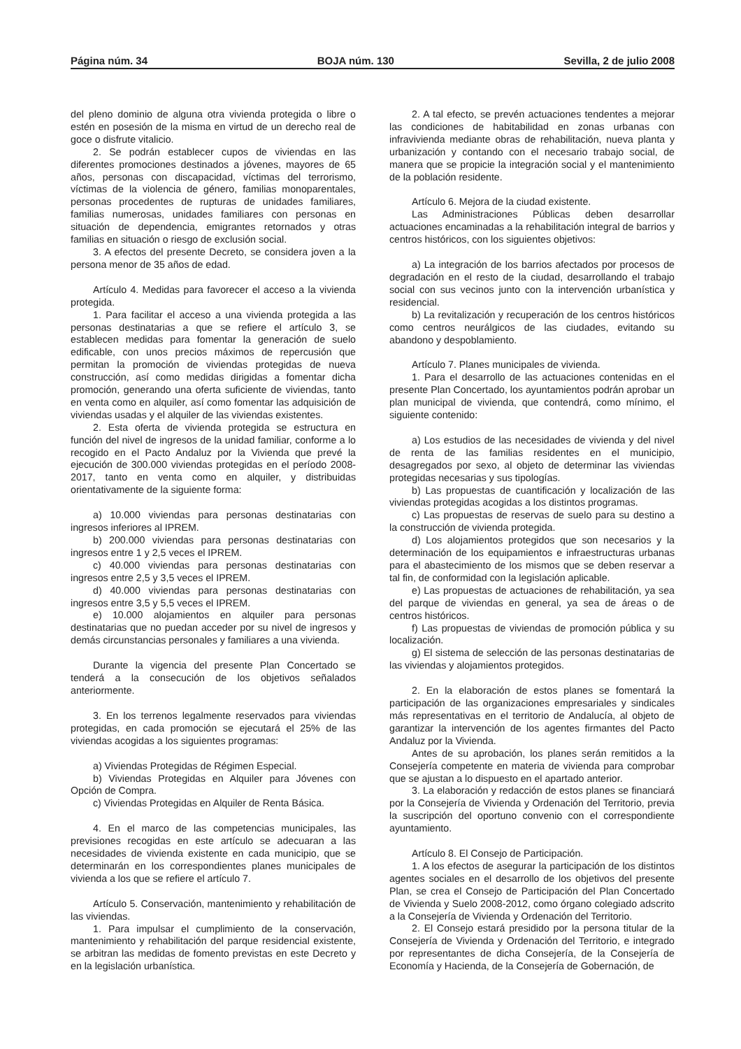Página núm. 34 BOJA núm. 130 Sevilla, 2 de julio 2008
del pleno dominio de alguna otra vivienda protegida o libre o estén en posesión de la misma en virtud de un derecho real de goce o disfrute vitalicio.
2. Se podrán establecer cupos de viviendas en las diferentes promociones destinados a jóvenes, mayores de 65 años, personas con discapacidad, víctimas del terrorismo, víctimas de la violencia de género, familias monoparentales, personas procedentes de rupturas de unidades familiares, familias numerosas, unidades familiares con personas en situación de dependencia, emigrantes retornados y otras familias en situación o riesgo de exclusión social.
3. A efectos del presente Decreto, se considera joven a la persona menor de 35 años de edad.
Artículo 4. Medidas para favorecer el acceso a la vivienda protegida.
1. Para facilitar el acceso a una vivienda protegida a las personas destinatarias a que se refiere el artículo 3, se establecen medidas para fomentar la generación de suelo edificable, con unos precios máximos de repercusión que permitan la promoción de viviendas protegidas de nueva construcción, así como medidas dirigidas a fomentar dicha promoción, generando una oferta suficiente de viviendas, tanto en venta como en alquiler, así como fomentar las adquisición de viviendas usadas y el alquiler de las viviendas existentes.
2. Esta oferta de vivienda protegida se estructura en función del nivel de ingresos de la unidad familiar, conforme a lo recogido en el Pacto Andaluz por la Vivienda que prevé la ejecución de 300.000 viviendas protegidas en el período 2008-2017, tanto en venta como en alquiler, y distribuidas orientativamente de la siguiente forma:
a) 10.000 viviendas para personas destinatarias con ingresos inferiores al IPREM.
b) 200.000 viviendas para personas destinatarias con ingresos entre 1 y 2,5 veces el IPREM.
c) 40.000 viviendas para personas destinatarias con ingresos entre 2,5 y 3,5 veces el IPREM.
d) 40.000 viviendas para personas destinatarias con ingresos entre 3,5 y 5,5 veces el IPREM.
e) 10.000 alojamientos en alquiler para personas destinatarias que no puedan acceder por su nivel de ingresos y demás circunstancias personales y familiares a una vivienda.
Durante la vigencia del presente Plan Concertado se tenderá a la consecución de los objetivos señalados anteriormente.
3. En los terrenos legalmente reservados para viviendas protegidas, en cada promoción se ejecutará el 25% de las viviendas acogidas a los siguientes programas:
a) Viviendas Protegidas de Régimen Especial.
b) Viviendas Protegidas en Alquiler para Jóvenes con Opción de Compra.
c) Viviendas Protegidas en Alquiler de Renta Básica.
4. En el marco de las competencias municipales, las previsiones recogidas en este artículo se adecuaran a las necesidades de vivienda existente en cada municipio, que se determinarán en los correspondientes planes municipales de vivienda a los que se refiere el artículo 7.
Artículo 5. Conservación, mantenimiento y rehabilitación de las viviendas.
1. Para impulsar el cumplimiento de la conservación, mantenimiento y rehabilitación del parque residencial existente, se arbitran las medidas de fomento previstas en este Decreto y en la legislación urbanística.
2. A tal efecto, se prevén actuaciones tendentes a mejorar las condiciones de habitabilidad en zonas urbanas con infravivienda mediante obras de rehabilitación, nueva planta y urbanización y contando con el necesario trabajo social, de manera que se propicie la integración social y el mantenimiento de la población residente.
Artículo 6. Mejora de la ciudad existente.
Las Administraciones Públicas deben desarrollar actuaciones encaminadas a la rehabilitación integral de barrios y centros históricos, con los siguientes objetivos:
a) La integración de los barrios afectados por procesos de degradación en el resto de la ciudad, desarrollando el trabajo social con sus vecinos junto con la intervención urbanística y residencial.
b) La revitalización y recuperación de los centros históricos como centros neurálgicos de las ciudades, evitando su abandono y despoblamiento.
Artículo 7. Planes municipales de vivienda.
1. Para el desarrollo de las actuaciones contenidas en el presente Plan Concertado, los ayuntamientos podrán aprobar un plan municipal de vivienda, que contendrá, como mínimo, el siguiente contenido:
a) Los estudios de las necesidades de vivienda y del nivel de renta de las familias residentes en el municipio, desagregados por sexo, al objeto de determinar las viviendas protegidas necesarias y sus tipologías.
b) Las propuestas de cuantificación y localización de las viviendas protegidas acogidas a los distintos programas.
c) Las propuestas de reservas de suelo para su destino a la construcción de vivienda protegida.
d) Los alojamientos protegidos que son necesarios y la determinación de los equipamientos e infraestructuras urbanas para el abastecimiento de los mismos que se deben reservar a tal fin, de conformidad con la legislación aplicable.
e) Las propuestas de actuaciones de rehabilitación, ya sea del parque de viviendas en general, ya sea de áreas o de centros históricos.
f) Las propuestas de viviendas de promoción pública y su localización.
g) El sistema de selección de las personas destinatarias de las viviendas y alojamientos protegidos.
2. En la elaboración de estos planes se fomentará la participación de las organizaciones empresariales y sindicales más representativas en el territorio de Andalucía, al objeto de garantizar la intervención de los agentes firmantes del Pacto Andaluz por la Vivienda.
Antes de su aprobación, los planes serán remitidos a la Consejería competente en materia de vivienda para comprobar que se ajustan a lo dispuesto en el apartado anterior.
3. La elaboración y redacción de estos planes se financiará por la Consejería de Vivienda y Ordenación del Territorio, previa la suscripción del oportuno convenio con el correspondiente ayuntamiento.
Artículo 8. El Consejo de Participación.
1. A los efectos de asegurar la participación de los distintos agentes sociales en el desarrollo de los objetivos del presente Plan, se crea el Consejo de Participación del Plan Concertado de Vivienda y Suelo 2008-2012, como órgano colegiado adscrito a la Consejería de Vivienda y Ordenación del Territorio.
2. El Consejo estará presidido por la persona titular de la Consejería de Vivienda y Ordenación del Territorio, e integrado por representantes de dicha Consejería, de la Consejería de Economía y Hacienda, de la Consejería de Gobernación, de